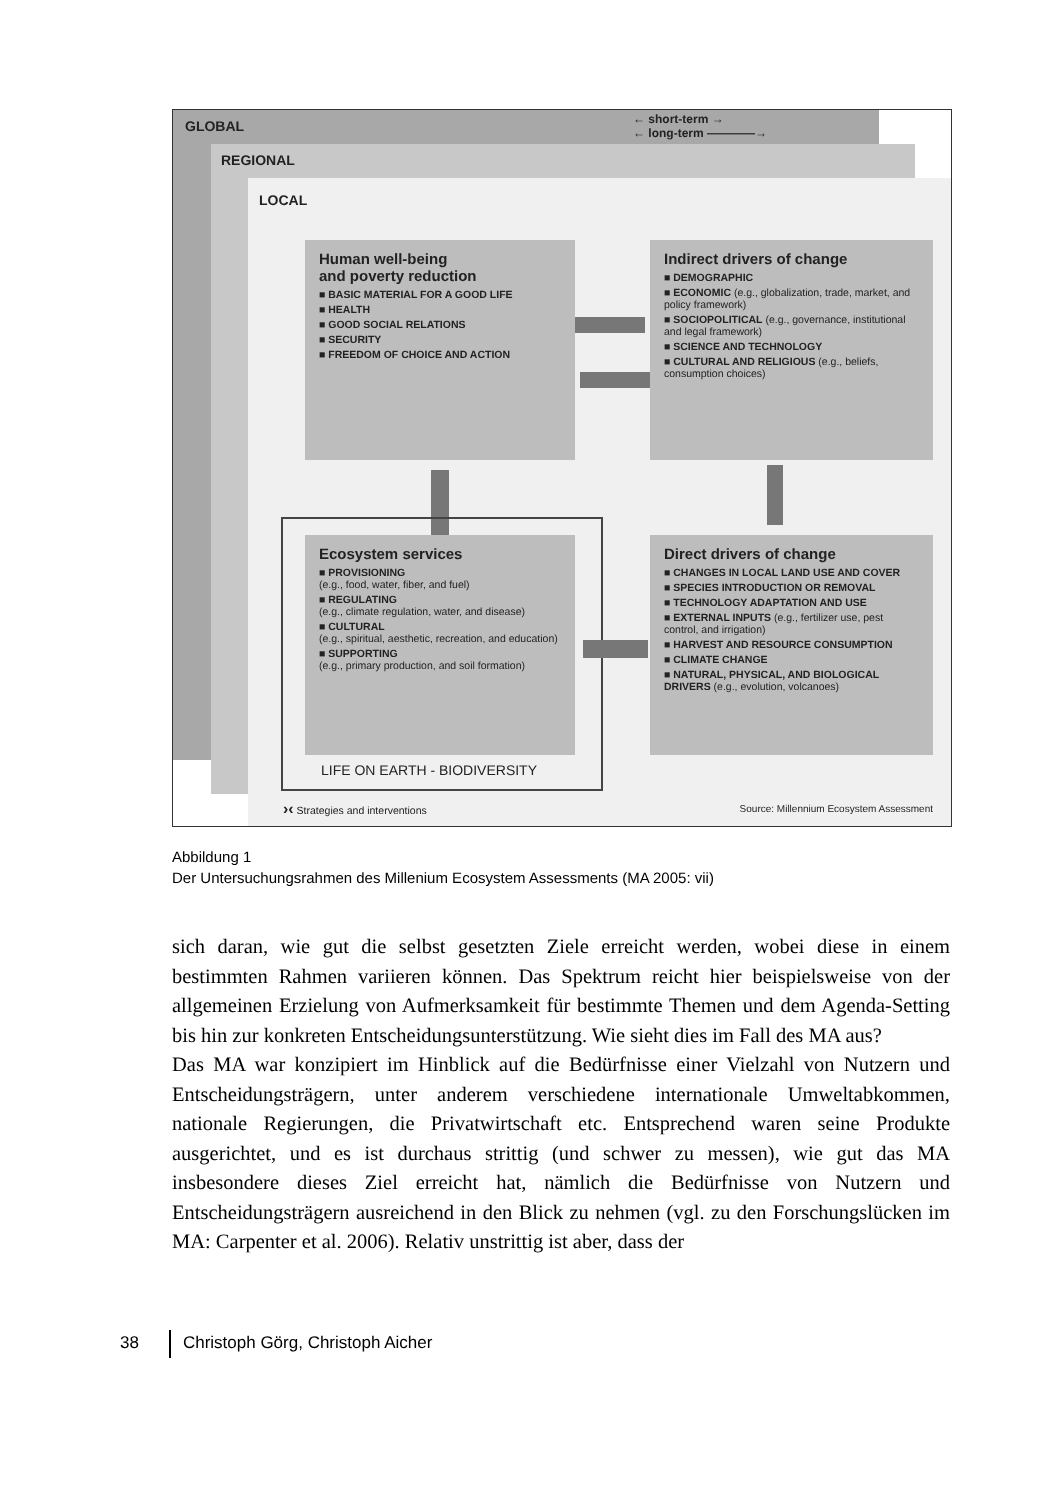GLOBAL
← short-term →
← long-term ————→
REGIONAL
LOCAL
Human well-being
and poverty reduction
■ BASIC MATERIAL FOR A GOOD LIFE
■ HEALTH
■ GOOD SOCIAL RELATIONS
■ SECURITY
■ FREEDOM OF CHOICE AND ACTION
Indirect drivers of change
■ DEMOGRAPHIC
■ ECONOMIC (e.g., globalization, trade, market, and policy framework)
■ SOCIOPOLITICAL (e.g., governance, institutional and legal framework)
■ SCIENCE AND TECHNOLOGY
■ CULTURAL AND RELIGIOUS (e.g., beliefs, consumption choices)
Ecosystem services
■ PROVISIONING
(e.g., food, water, fiber, and fuel)
■ REGULATING
(e.g., climate regulation, water, and disease)
■ CULTURAL
(e.g., spiritual, aesthetic, recreation, and education)
■ SUPPORTING
(e.g., primary production, and soil formation)
Direct drivers of change
■ CHANGES IN LOCAL LAND USE AND COVER
■ SPECIES INTRODUCTION OR REMOVAL
■ TECHNOLOGY ADAPTATION AND USE
■ EXTERNAL INPUTS (e.g., fertilizer use, pest control, and irrigation)
■ HARVEST AND RESOURCE CONSUMPTION
■ CLIMATE CHANGE
■ NATURAL, PHYSICAL, AND BIOLOGICAL DRIVERS (e.g., evolution, volcanoes)
LIFE ON EARTH - BIODIVERSITY
›‹ Strategies and interventions
Source: Millennium Ecosystem Assessment
Abbildung 1
Der Untersuchungsrahmen des Millenium Ecosystem Assessments (MA 2005: vii)
sich daran, wie gut die selbst gesetzten Ziele erreicht werden, wobei diese in einem bestimmten Rahmen variieren können. Das Spektrum reicht hier beispielsweise von der allgemeinen Erzielung von Aufmerksamkeit für bestimmte Themen und dem Agenda-Setting bis hin zur konkreten Entscheidungsunterstützung. Wie sieht dies im Fall des MA aus?
Das MA war konzipiert im Hinblick auf die Bedürfnisse einer Vielzahl von Nutzern und Entscheidungsträgern, unter anderem verschiedene internationale Umweltabkommen, nationale Regierungen, die Privatwirtschaft etc. Entsprechend waren seine Produkte ausgerichtet, und es ist durchaus strittig (und schwer zu messen), wie gut das MA insbesondere dieses Ziel erreicht hat, nämlich die Bedürfnisse von Nutzern und Entscheidungsträgern ausreichend in den Blick zu nehmen (vgl. zu den Forschungslücken im MA: Carpenter et al. 2006). Relativ unstrittig ist aber, dass der
38 Christoph Görg, Christoph Aicher